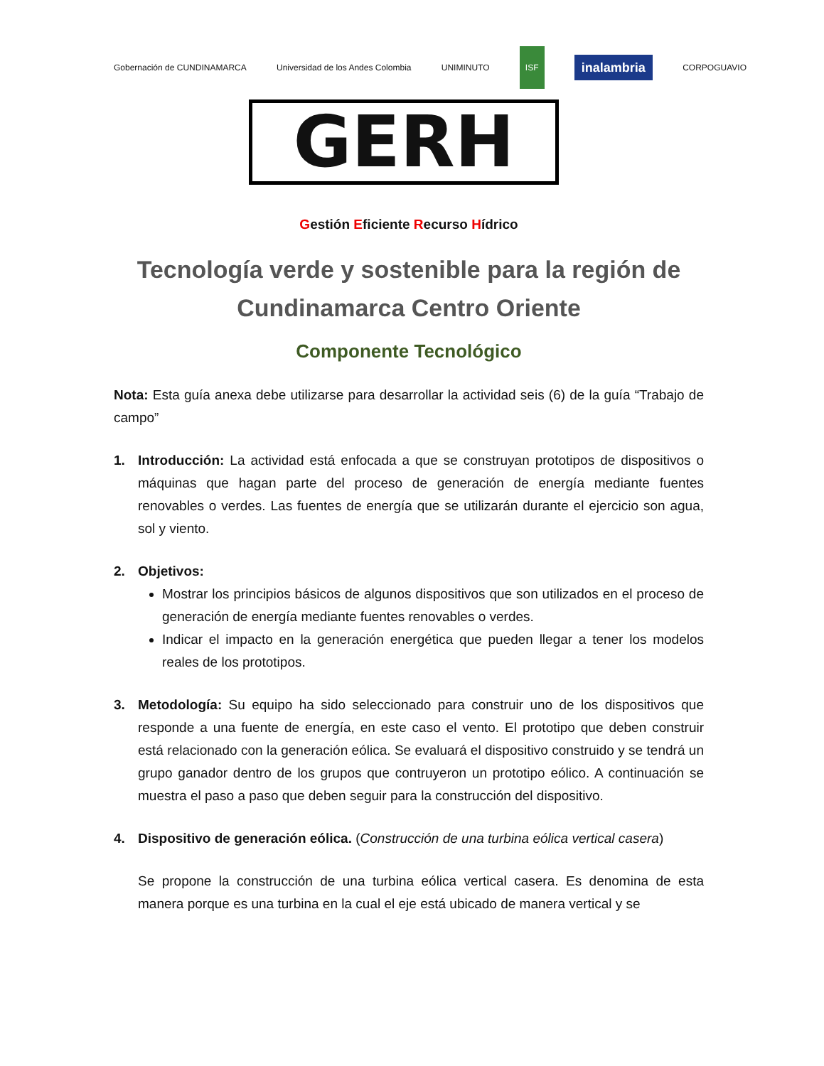Gobernación de CUNDINAMARCA
Universidad de los Andes Colombia
UNIMINUTO ISF
inalambria
CORPOGUAVIO
GERH
Gestión Eficiente Recurso Hídrico
Tecnología verde y sostenible para la región de Cundinamarca Centro Oriente
Componente Tecnológico
Nota: Esta guía anexa debe utilizarse para desarrollar la actividad seis (6) de la guía “Trabajo de campo”
1. Introducción: La actividad está enfocada a que se construyan prototipos de dispositivos o máquinas que hagan parte del proceso de generación de energía mediante fuentes renovables o verdes. Las fuentes de energía que se utilizarán durante el ejercicio son agua, sol y viento.
2. Objetivos:
Mostrar los principios básicos de algunos dispositivos que son utilizados en el proceso de generación de energía mediante fuentes renovables o verdes.
Indicar el impacto en la generación energética que pueden llegar a tener los modelos reales de los prototipos.
3. Metodología: Su equipo ha sido seleccionado para construir uno de los dispositivos que responde a una fuente de energía, en este caso el vento. El prototipo que deben construir está relacionado con la generación eólica. Se evaluará el dispositivo construido y se tendrá un grupo ganador dentro de los grupos que contruyeron un prototipo eólico. A continuación se muestra el paso a paso que deben seguir para la construcción del dispositivo.
4. Dispositivo de generación eólica. (Construcción de una turbina eólica vertical casera)
Se propone la construcción de una turbina eólica vertical casera. Es denomina de esta manera porque es una turbina en la cual el eje está ubicado de manera vertical y se